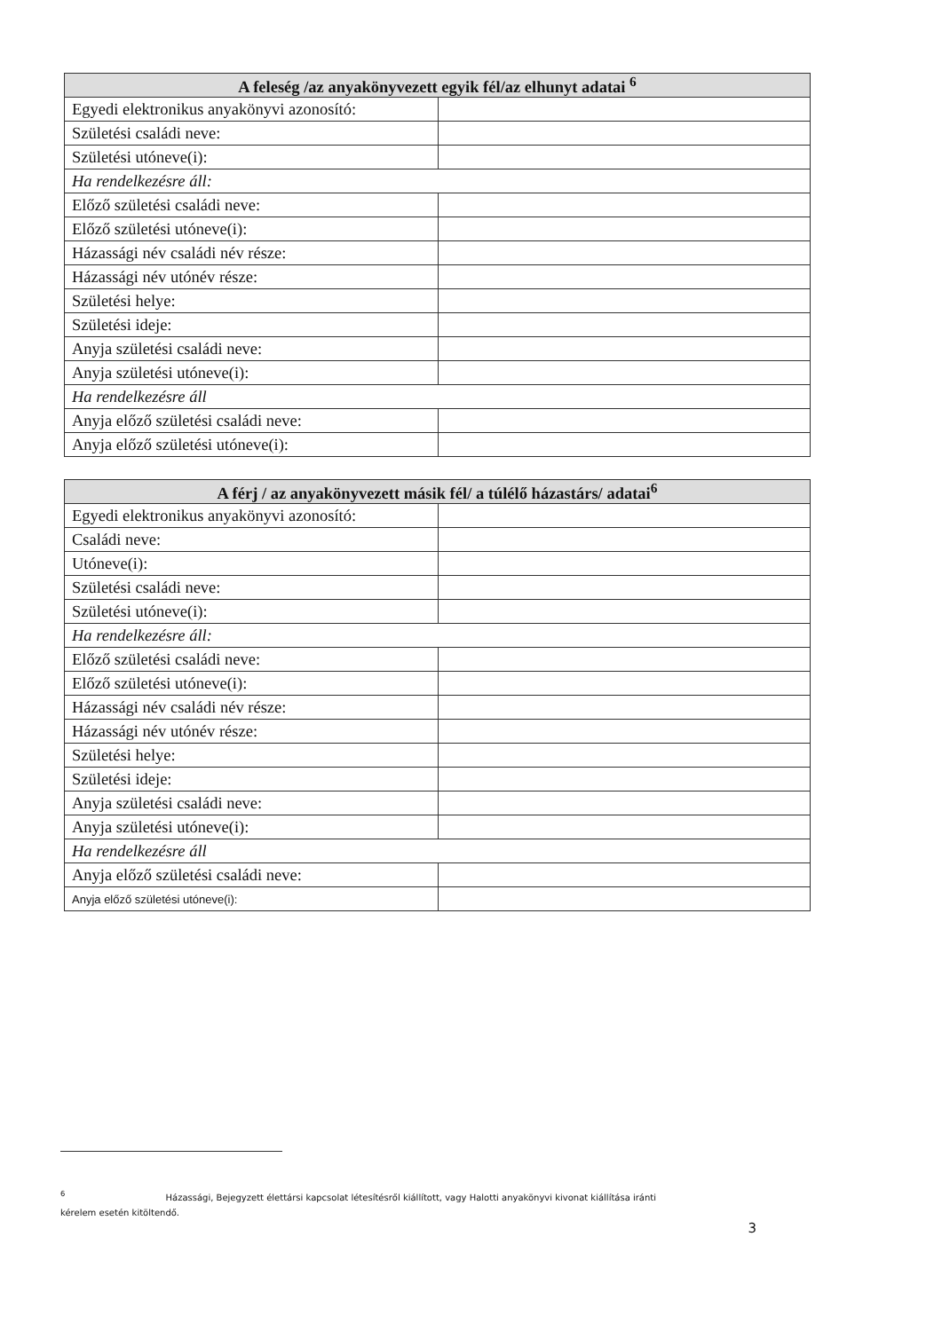| A feleség /az anyakönyvezett egyik fél/az elhunyt adatai <sup>6</sup> | |
| --- | --- |
| Egyedi elektronikus anyakönyvi azonosító: | |
| Születési családi neve: | |
| Születési utóneve(i): | |
| Ha rendelkezésre áll: | |
| Előző születési családi neve: | |
| Előző születési utóneve(i): | |
| Házassági név családi név része: | |
| Házassági név utónév része: | |
| Születési helye: | |
| Születési ideje: | |
| Anyja születési családi neve: | |
| Anyja születési utóneve(i): | |
| Ha rendelkezésre áll | |
| Anyja előző születési családi neve: | |
| Anyja előző születési utóneve(i): | |
| A férj / az anyakönyvezett másik fél/ a túlélő házastárs/ adatai<sup>6</sup> | |
| --- | --- |
| Egyedi elektronikus anyakönyvi azonosító: | |
| Családi neve: | |
| Utóneve(i): | |
| Születési családi neve: | |
| Születési utóneve(i): | |
| Ha rendelkezésre áll: | |
| Előző születési családi neve: | |
| Előző születési utóneve(i): | |
| Házassági név családi név része: | |
| Házassági név utónév része: | |
| Születési helye: | |
| Születési ideje: | |
| Anyja születési családi neve: | |
| Anyja születési utóneve(i): | |
| Ha rendelkezésre áll | |
| Anyja előző születési családi neve: | |
| Anyja előző születési utóneve(i): | |
<sup>6</sup> Házassági, Bejegyzett élettársi kapcsolat létesítésről kiállított, vagy Halotti anyakönyvi kivonat kiállítása iránti
kérelem esetén kitöltendő.
3